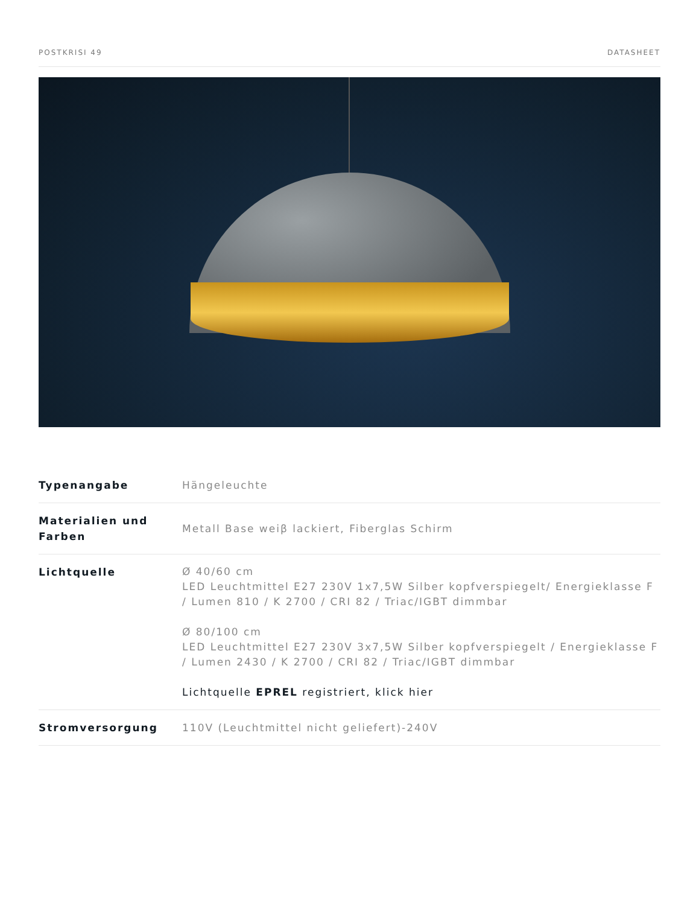POSTKRISI 49 DATASHEET
| Typenangabe | Hängeleuchte |
| Materialien und Farben | Metall Base weiβ lackiert, Fiberglas Schirm |
| Lichtquelle | Ø 40/60 cm LED Leuchtmittel E27 230V 1x7,5W Silber kopfverspiegelt/ Energieklasse F / Lumen 810 / K 2700 / CRI 82 / Triac/IGBT dimmbar Ø 80/100 cm LED Leuchtmittel E27 230V 3x7,5W Silber kopfverspiegelt / Energieklasse F / Lumen 2430 / K 2700 / CRI 82 / Triac/IGBT dimmbar Lichtquelle EPREL registriert, klick hier |
| Stromversorgung | 110V (Leuchtmittel nicht geliefert)-240V |